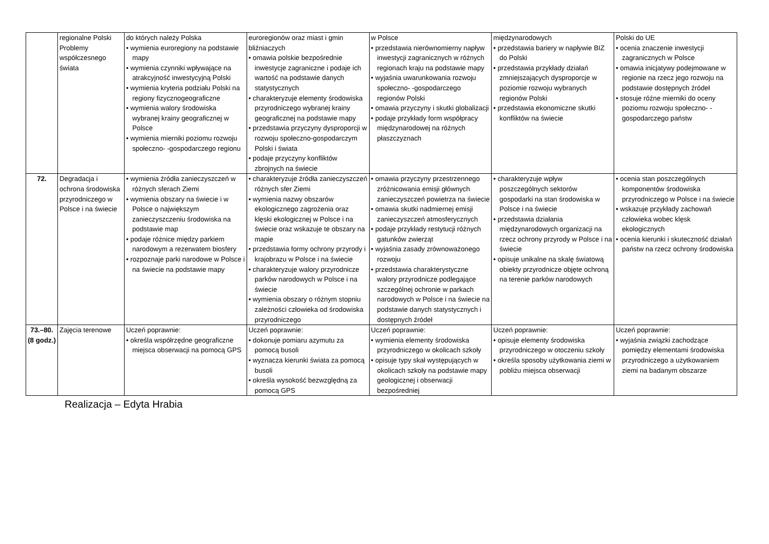| | regionalne Polski Problemy współczesnego świata | do których należy Polska • wymienia euroregiony na podstawie mapy • wymienia czynniki wpływające na atrakcyjność inwestycyjną Polski • wymienia kryteria podziału Polski na regiony fizycznogeograficzne • wymienia walory środowiska wybranej krainy geograficznej w Polsce • wymienia mierniki poziomu rozwoju społeczno- -gospodarczego regionu | euroregionów oraz miast i gmin bliźniaczych • omawia polskie bezpośrednie inwestycje zagraniczne i podaje ich wartość na podstawie danych statystycznych • charakteryzuje elementy środowiska przyrodniczego wybranej krainy geograficznej na podstawie mapy • przedstawia przyczyny dysproporcji w rozwoju społeczno-gospodarczym Polski i świata • podaje przyczyny konfliktów zbrojnych na świecie | w Polsce • przedstawia nierównomierny napływ inwestycji zagranicznych w różnych regionach kraju na podstawie mapy • wyjaśnia uwarunkowania rozwoju społeczno- -gospodarczego regionów Polski • omawia przyczyny i skutki globalizacji • podaje przykłady form współpracy międzynarodowej na różnych płaszczyznach | międzynarodowych • przedstawia bariery w napływie BIZ do Polski • przedstawia przykłady działań zmniejszających dysproporcje w poziomie rozwoju wybranych regionów Polski • przedstawia ekonomiczne skutki konfliktów na świecie | Polski do UE • ocenia znaczenie inwestycji zagranicznych w Polsce • omawia inicjatywy podejmowane w regionie na rzecz jego rozwoju na podstawie dostępnych źródeł • stosuje różne mierniki do oceny poziomu rozwoju społeczno- -gospodarczego państw |
| 72. | Degradacja i ochrona środowiska przyrodniczego w Polsce i na świecie | • wymienia źródła zanieczyszczeń w różnych sferach Ziemi • wymienia obszary na świecie i w Polsce o największym zanieczyszczeniu środowiska na podstawie map • podaje różnice między parkiem narodowym a rezerwatem biosfery • rozpoznaje parki narodowe w Polsce i na świecie na podstawie mapy | • charakteryzuje źródła zanieczyszczeń różnych sfer Ziemi • wymienia nazwy obszarów ekologicznego zagrożenia oraz klęski ekologicznej w Polsce i na świecie oraz wskazuje te obszary na mapie • przedstawia formy ochrony przyrody i krajobrazu w Polsce i na świecie • charakteryzuje walory przyrodnicze parków narodowych w Polsce i na świecie • wymienia obszary o różnym stopniu zależności człowieka od środowiska przyrodniczego | • omawia przyczyny przestrzennego zróżnicowania emisji głównych zanieczyszczeń powietrza na świecie • omawia skutki nadmiernej emisji zanieczyszczeń atmosferycznych • podaje przykłady restytucji różnych gatunków zwierząt • wyjaśnia zasady zrównoważonego rozwoju • przedstawia charakterystyczne walory przyrodnicze podlegające szczególnej ochronie w parkach narodowych w Polsce i na świecie na podstawie danych statystycznych i dostępnych źródeł | • charakteryzuje wpływ poszczególnych sektorów gospodarki na stan środowiska w Polsce i na świecie • przedstawia działania międzynarodowych organizacji na rzecz ochrony przyrody w Polsce i na świecie • opisuje unikalne na skalę światową obiekty przyrodnicze objęte ochroną na terenie parków narodowych | • ocenia stan poszczególnych komponentów środowiska przyrodniczego w Polsce i na świecie • wskazuje przykłady zachowań człowieka wobec klęsk ekologicznych • ocenia kierunki i skuteczność działań państw na rzecz ochrony środowiska |
| 73.–80. (8 godz.) | Zajęcia terenowe | Uczeń poprawnie: • określa współrzędne geograficzne miejsca obserwacji na pomocą GPS | Uczeń poprawnie: • dokonuje pomiaru azymutu za pomocą busoli • wyznacza kierunki świata za pomocą busoli • określa wysokość bezwzględną za pomocą GPS | Uczeń poprawnie: • wymienia elementy środowiska przyrodniczego w okolicach szkoły • opisuje typy skał występujących w okolicach szkoły na podstawie mapy geologicznej i obserwacji bezpośredniej | Uczeń poprawnie: • opisuje elementy środowiska przyrodniczego w otoczeniu szkoły • określa sposoby użytkowania ziemi w pobliżu miejsca obserwacji | Uczeń poprawnie: • wyjaśnia związki zachodzące pomiędzy elementami środowiska przyrodniczego a użytkowaniem ziemi na badanym obszarze |
Realizacja – Edyta Hrabia